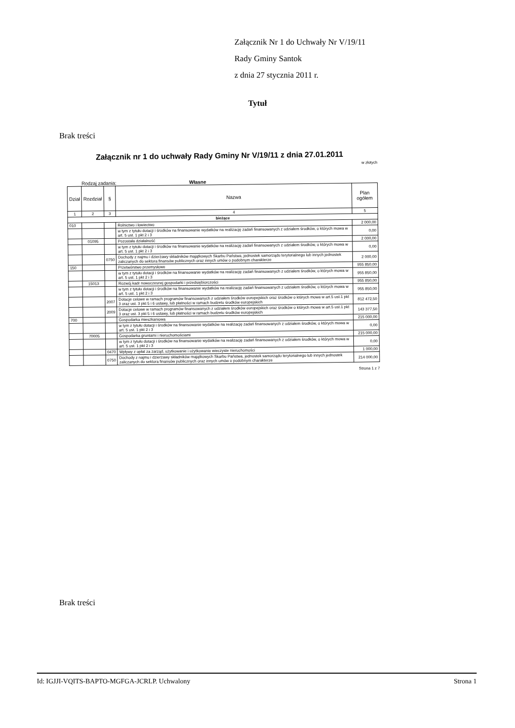Załącznik Nr 1 do Uchwały Nr V/19/11
Rady Gminy Santok
z dnia 27 stycznia 2011 r.
Tytuł
Brak treści
Załącznik nr 1 do uchwały Rady Gminy Nr V/19/11 z dnia 27.01.2011
w złotych
Rodzaj zadania: Własne
| Dział | Rozdział | § | Nazwa | Plan ogółem |
| --- | --- | --- | --- | --- |
| 1 | 2 | 3 | 4 | 5 |
| bieżące | | | | |
| 010 | | | Rolnictwo i łowiectwo | 2 000,00 |
| | | | w tym z tytułu dotacji i środków na finansowanie wydatków na realizację zadań finansowanych z udziałem środków, o których mowa w art. 5 ust. 1 pkt 2 i 3 | 0,00 |
| | 01095 | | Pozostała działalność | 2 000,00 |
| | | | w tym z tytułu dotacji i środków na finansowanie wydatków na realizację zadań finansowanych z udziałem środków, o których mowa w art. 5 ust. 1 pkt 2 i 3 | 0,00 |
| | | 0750 | Dochody z najmu i dzierżawy składników majątkowych Skarbu Państwa, jednostek samorządu terytorialnego lub innych jednostek zaliczanych do sektora finansów publicznych oraz innych umów o podobnym charakterze | 2 000,00 |
| 150 | | | Przetwórstwo przemysłowe | 955 850,00 |
| | | | w tym z tytułu dotacji i środków na finansowanie wydatków na realizację zadań finansowanych z udziałem środków, o których mowa w art. 5 ust. 1 pkt 2 i 3 | 955 850,00 |
| | 15013 | | Rozwój kadr nowoczesnej gospodarki i przedsiębiorczości | 955 850,00 |
| | | | w tym z tytułu dotacji i środków na finansowanie wydatków na realizację zadań finansowanych z udziałem środków, o których mowa w art. 5 ust. 1 pkt 2 i 3 | 955 850,00 |
| | | 2007 | Dotacje celowe w ramach programów finansowanych z udziałem środków europejskich oraz środków o których mowa w art.5 ust.1 pkt 3 oraz ust. 3 pkt 5 i 6 ustawy, lub płatności w ramach budżetu środków europejskich | 812 472,50 |
| | | 2009 | Dotacje celowe w ramach programów finansowanych z udziałem środków europejskich oraz środków o których mowa w art.5 ust.1 pkt 3 oraz ust. 3 pkt 5 i 6 ustawy, lub płatności w ramach budżetu środków europejskich | 143 377,50 |
| 700 | | | Gospodarka mieszkaniowa | 215 000,00 |
| | | | w tym z tytułu dotacji i środków na finansowanie wydatków na realizację zadań finansowanych z udziałem środków, o których mowa w art. 5 ust. 1 pkt 2 i 3 | 0,00 |
| | 70005 | | Gospodarka gruntami i nieruchomościami | 215 000,00 |
| | | | w tym z tytułu dotacji i środków na finansowanie wydatków na realizację zadań finansowanych z udziałem środków, o których mowa w art. 5 ust. 1 pkt 2 i 3 | 0,00 |
| | | 0470 | Wpływy z opłat za zarząd, użytkowanie i użytkowanie wieczyste nieruchomości | 1 000,00 |
| | | 0750 | Dochody z najmu i dzierżawy składników majątkowych Skarbu Państwa, jednostek samorządu terytorialnego lub innych jednostek zaliczanych do sektora finansów publicznych oraz innych umów o podobnym charakterze | 214 000,00 |
Strona 1 z 7
Brak treści
Id: IGJJI-VQITS-BAPTO-MGFGA-JCRLP. Uchwalony Strona 1